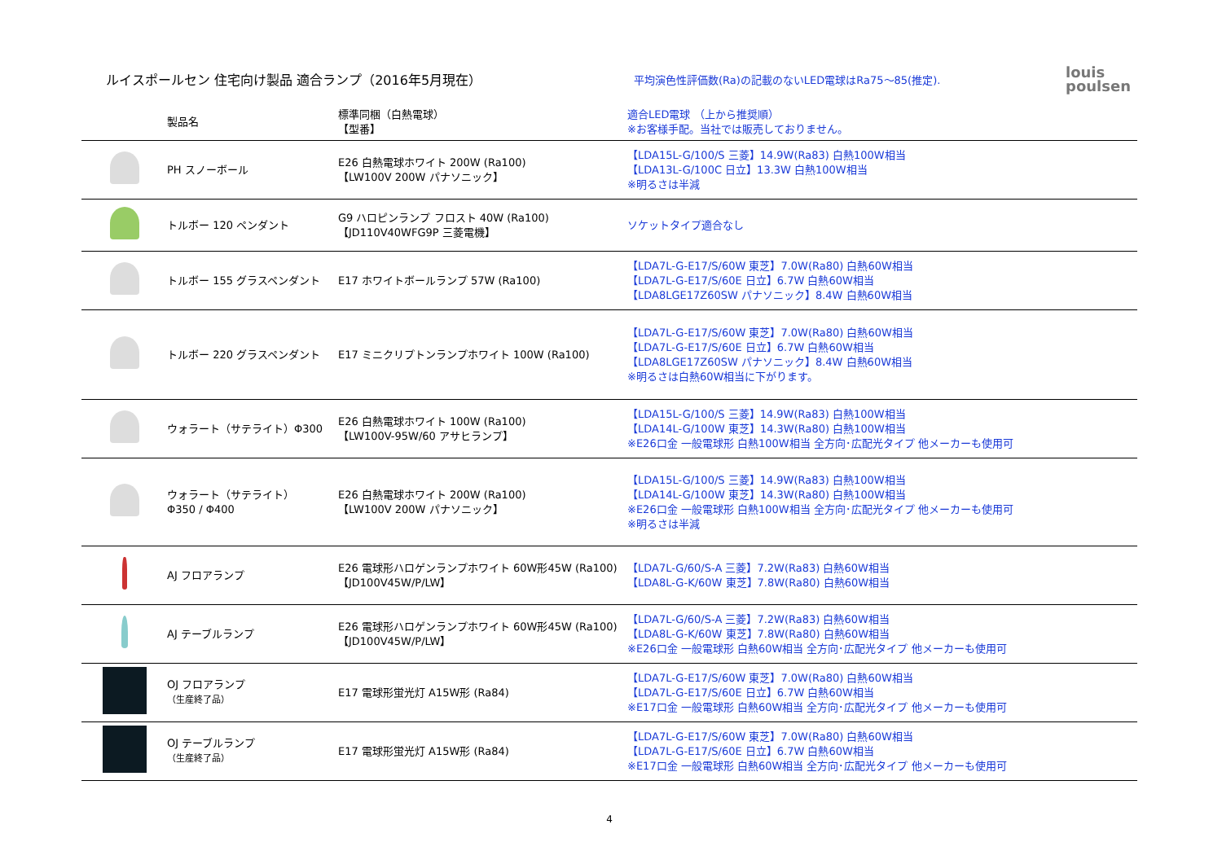ルイスポールセン 住宅向け製品 適合ランプ（2016年5月現在）
平均演色性評価数(Ra)の記載のないLED電球はRa75～85(推定).
louis
poulsen
| | 製品名 | 標準同梱（白熱電球） 【型番】 | 適合LED電球 （上から推奨順） ※お客様手配。当社では販売しておりません。 |
| --- | --- | --- | --- |
| | PH スノーボール | E26 白熱電球ホワイト 200W (Ra100) 【LW100V 200W パナソニック】 | 【LDA15L-G/100/S 三菱】14.9W(Ra83) 白熱100W相当 【LDA13L-G/100C 日立】13.3W 白熱100W相当 ※明るさは半減 |
| | トルボー 120 ペンダント | G9 ハロピンランプ フロスト 40W (Ra100) 【JD110V40WFG9P 三菱電機】 | ソケットタイプ適合なし |
| | トルボー 155 グラスペンダント | E17 ホワイトボールランプ 57W (Ra100) | 【LDA7L-G-E17/S/60W 東芝】7.0W(Ra80) 白熱60W相当 【LDA7L-G-E17/S/60E 日立】6.7W 白熱60W相当 【LDA8LGE17Z60SW パナソニック】8.4W 白熱60W相当 |
| | トルボー 220 グラスペンダント | E17 ミニクリプトンランプホワイト 100W (Ra100) | 【LDA7L-G-E17/S/60W 東芝】7.0W(Ra80) 白熱60W相当 【LDA7L-G-E17/S/60E 日立】6.7W 白熱60W相当 【LDA8LGE17Z60SW パナソニック】8.4W 白熱60W相当 ※明るさは白熱60W相当に下がります。 |
| | ウォラート（サテライト）Φ300 | E26 白熱電球ホワイト 100W (Ra100) 【LW100V-95W/60 アサヒランプ】 | 【LDA15L-G/100/S 三菱】14.9W(Ra83) 白熱100W相当 【LDA14L-G/100W 東芝】14.3W(Ra80) 白熱100W相当 ※E26口金 一般電球形 白熱100W相当 全方向･広配光タイプ 他メーカーも使用可 |
| | ウォラート（サテライト） Φ350 / Φ400 | E26 白熱電球ホワイト 200W (Ra100) 【LW100V 200W パナソニック】 | 【LDA15L-G/100/S 三菱】14.9W(Ra83) 白熱100W相当 【LDA14L-G/100W 東芝】14.3W(Ra80) 白熱100W相当 ※E26口金 一般電球形 白熱100W相当 全方向･広配光タイプ 他メーカーも使用可 ※明るさは半減 |
| | AJ フロアランプ | E26 電球形ハロゲンランプホワイト 60W形45W (Ra100) 【JD100V45W/P/LW】 | 【LDA7L-G/60/S-A 三菱】7.2W(Ra83) 白熱60W相当 【LDA8L-G-K/60W 東芝】7.8W(Ra80) 白熱60W相当 |
| | AJ テーブルランプ | E26 電球形ハロゲンランプホワイト 60W形45W (Ra100) 【JD100V45W/P/LW】 | 【LDA7L-G/60/S-A 三菱】7.2W(Ra83) 白熱60W相当 【LDA8L-G-K/60W 東芝】7.8W(Ra80) 白熱60W相当 ※E26口金 一般電球形 白熱60W相当 全方向･広配光タイプ 他メーカーも使用可 |
| | OJ フロアランプ （生産終了品） | E17 電球形蛍光灯 A15W形 (Ra84) | 【LDA7L-G-E17/S/60W 東芝】7.0W(Ra80) 白熱60W相当 【LDA7L-G-E17/S/60E 日立】6.7W 白熱60W相当 ※E17口金 一般電球形 白熱60W相当 全方向･広配光タイプ 他メーカーも使用可 |
| | OJ テーブルランプ （生産終了品） | E17 電球形蛍光灯 A15W形 (Ra84) | 【LDA7L-G-E17/S/60W 東芝】7.0W(Ra80) 白熱60W相当 【LDA7L-G-E17/S/60E 日立】6.7W 白熱60W相当 ※E17口金 一般電球形 白熱60W相当 全方向･広配光タイプ 他メーカーも使用可 |
4